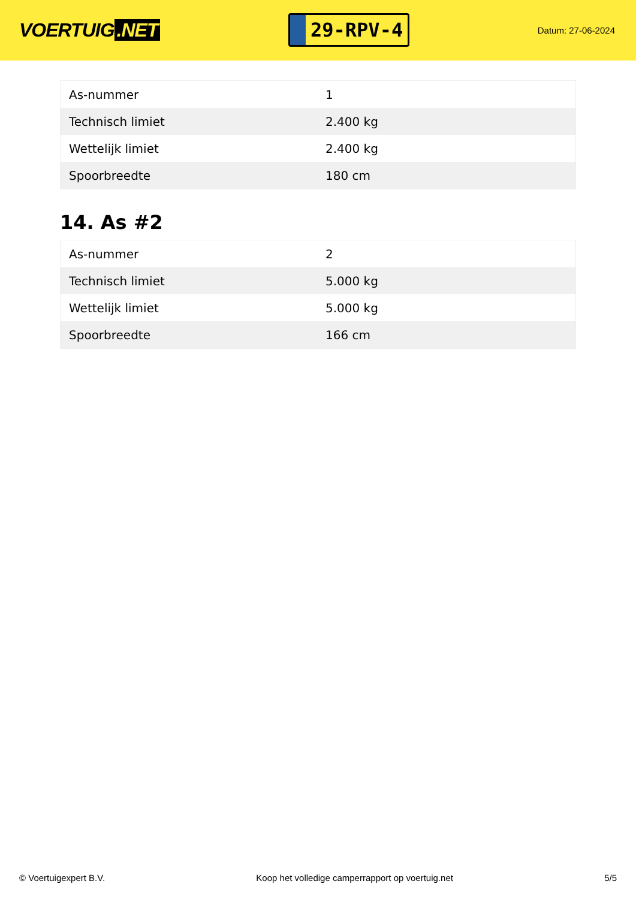VOERTUIG.NET
29-RPV-4
Datum: 27-06-2024
| As-nummer | 1 |
| Technisch limiet | 2.400 kg |
| Wettelijk limiet | 2.400 kg |
| Spoorbreedte | 180 cm |
14. As #2
| As-nummer | 2 |
| Technisch limiet | 5.000 kg |
| Wettelijk limiet | 5.000 kg |
| Spoorbreedte | 166 cm |
© Voertuigexpert B.V. Koop het volledige camperrapport op voertuig.net 5/5